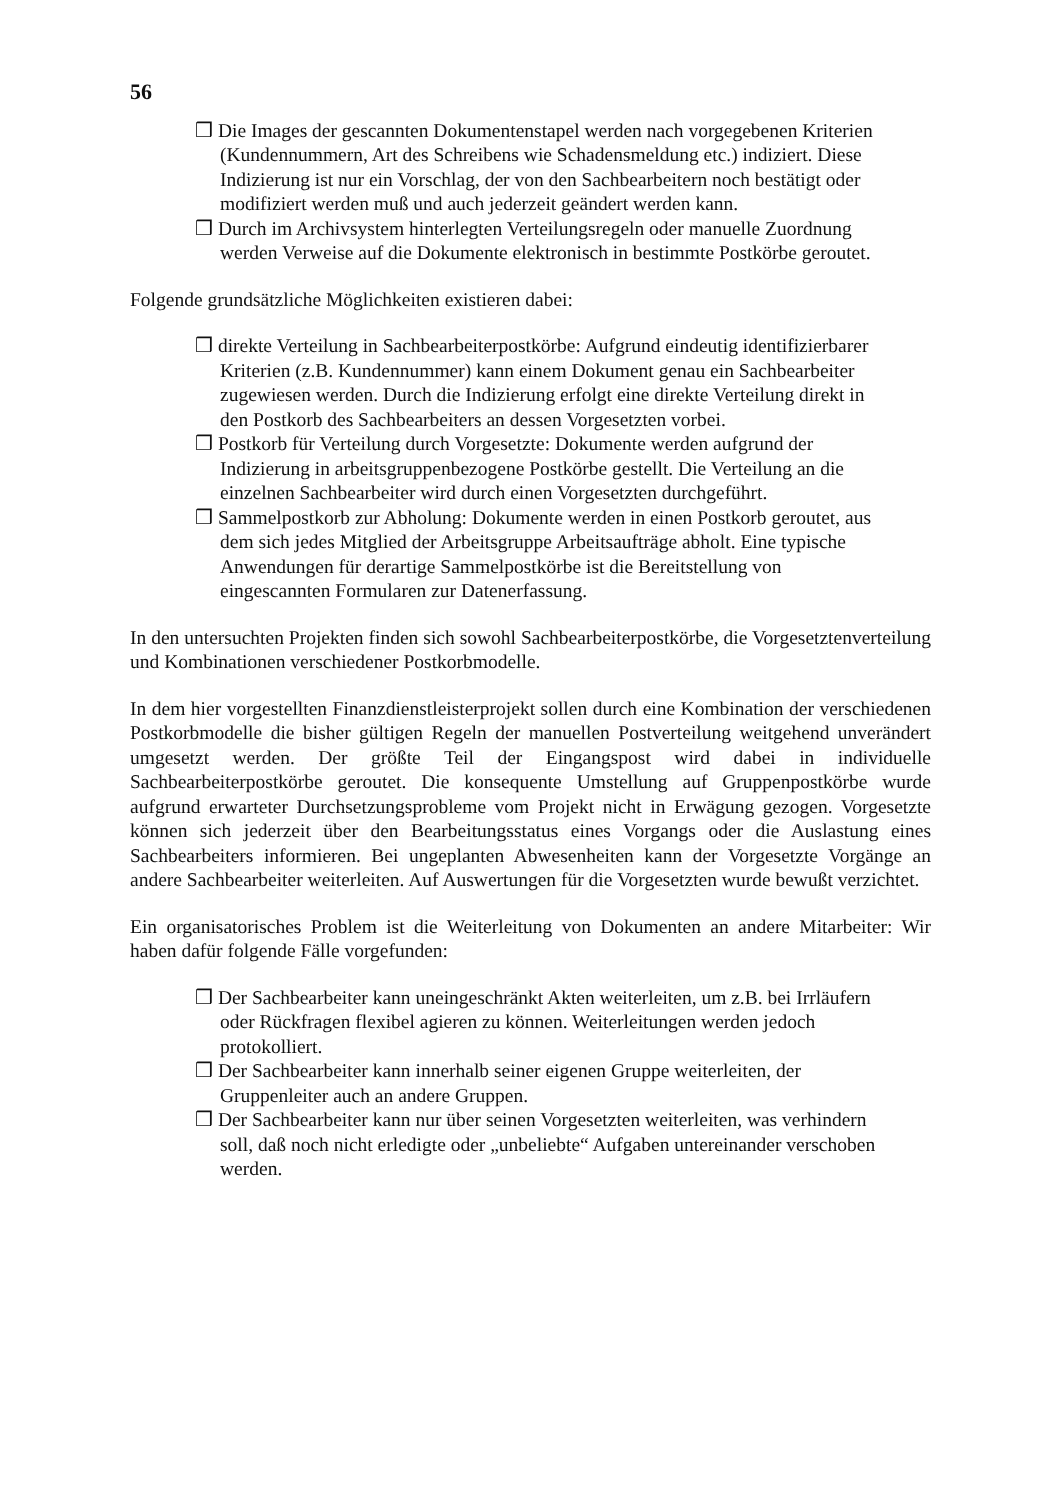56
❒ Die Images der gescannten Dokumentenstapel werden nach vorgegebenen Kriterien (Kundennummern, Art des Schreibens wie Schadensmeldung etc.) indiziert. Diese Indizierung ist nur ein Vorschlag, der von den Sachbearbeitern noch bestätigt oder modifiziert werden muß und auch jederzeit geändert werden kann.
❒ Durch im Archivsystem hinterlegten Verteilungsregeln oder manuelle Zuordnung werden Verweise auf die Dokumente elektronisch in bestimmte Postkörbe geroutet.
Folgende grundsätzliche Möglichkeiten existieren dabei:
❒ direkte Verteilung in Sachbearbeiterpostkörbe: Aufgrund eindeutig identifizierbarer Kriterien (z.B. Kundennummer) kann einem Dokument genau ein Sachbearbeiter zugewiesen werden. Durch die Indizierung erfolgt eine direkte Verteilung direkt in den Postkorb des Sachbearbeiters an dessen Vorgesetzten vorbei.
❒ Postkorb für Verteilung durch Vorgesetzte: Dokumente werden aufgrund der Indizierung in arbeitsgruppenbezogene Postkörbe gestellt. Die Verteilung an die einzelnen Sachbearbeiter wird durch einen Vorgesetzten durchgeführt.
❒ Sammelpostkorb zur Abholung: Dokumente werden in einen Postkorb geroutet, aus dem sich jedes Mitglied der Arbeitsgruppe Arbeitsaufträge abholt. Eine typische Anwendungen für derartige Sammelpostkörbe ist die Bereitstellung von eingescannten Formularen zur Datenerfassung.
In den untersuchten Projekten finden sich sowohl Sachbearbeiterpostkörbe, die Vorgesetztenverteilung und Kombinationen verschiedener Postkorbmodelle.
In dem hier vorgestellten Finanzdienstleisterprojekt sollen durch eine Kombination der verschiedenen Postkorbmodelle die bisher gültigen Regeln der manuellen Postverteilung weitgehend unverändert umgesetzt werden. Der größte Teil der Eingangspost wird dabei in individuelle Sachbearbeiterpostkörbe geroutet. Die konsequente Umstellung auf Gruppenpostkörbe wurde aufgrund erwarteter Durchsetzungsprobleme vom Projekt nicht in Erwägung gezogen. Vorgesetzte können sich jederzeit über den Bearbeitungsstatus eines Vorgangs oder die Auslastung eines Sachbearbeiters informieren. Bei ungeplanten Abwesenheiten kann der Vorgesetzte Vorgänge an andere Sachbearbeiter weiterleiten. Auf Auswertungen für die Vorgesetzten wurde bewußt verzichtet.
Ein organisatorisches Problem ist die Weiterleitung von Dokumenten an andere Mitarbeiter: Wir haben dafür folgende Fälle vorgefunden:
❒ Der Sachbearbeiter kann uneingeschränkt Akten weiterleiten, um z.B. bei Irrläufern oder Rückfragen flexibel agieren zu können. Weiterleitungen werden jedoch protokolliert.
❒ Der Sachbearbeiter kann innerhalb seiner eigenen Gruppe weiterleiten, der Gruppenleiter auch an andere Gruppen.
❒ Der Sachbearbeiter kann nur über seinen Vorgesetzten weiterleiten, was verhindern soll, daß noch nicht erledigte oder „unbeliebte“ Aufgaben untereinander verschoben werden.